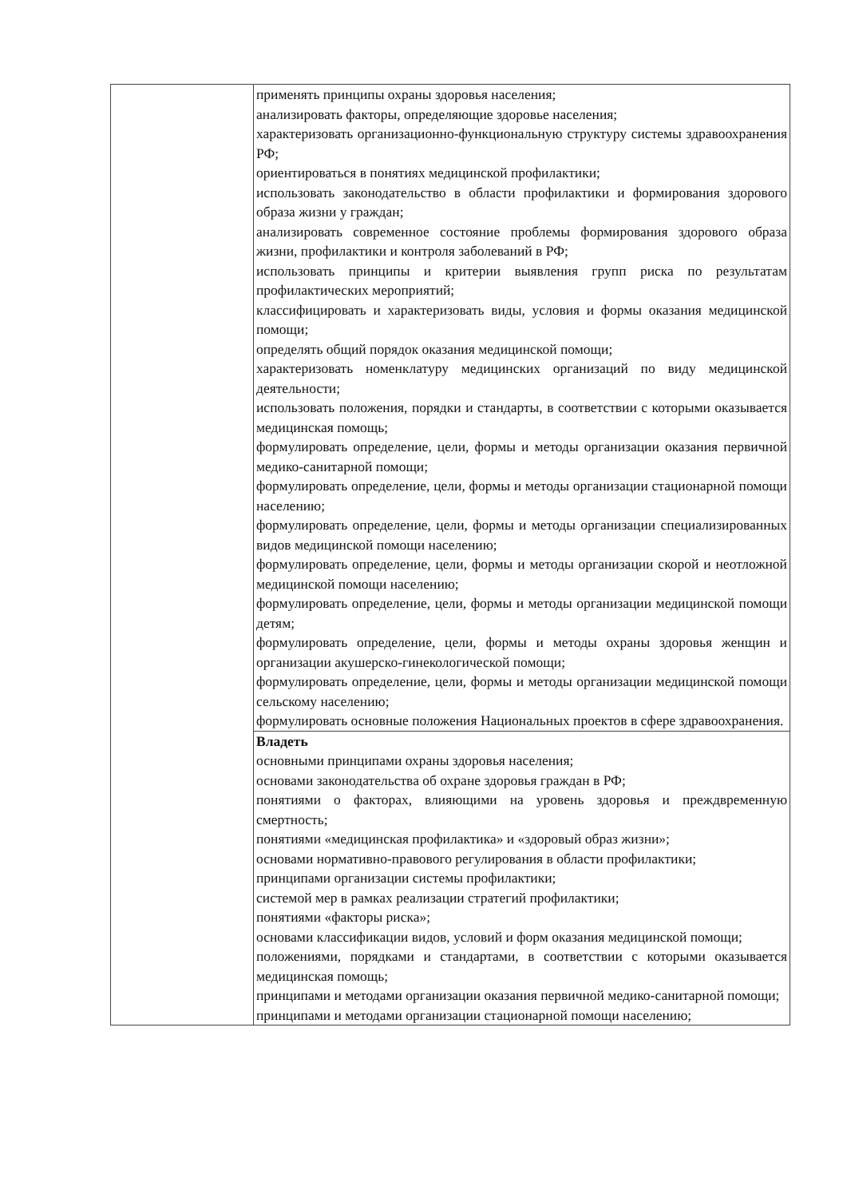| | применять принципы охраны здоровья населения; анализировать факторы, определяющие здоровье населения; характеризовать организационно-функциональную структуру системы здравоохранения РФ; ориентироваться в понятиях медицинской профилактики; использовать законодательство в области профилактики и формирования здорового образа жизни у граждан; анализировать современное состояние проблемы формирования здорового образа жизни, профилактики и контроля заболеваний в РФ; использовать принципы и критерии выявления групп риска по результатам профилактических мероприятий; классифицировать и характеризовать виды, условия и формы оказания медицинской помощи; определять общий порядок оказания медицинской помощи; характеризовать номенклатуру медицинских организаций по виду медицинской деятельности; использовать положения, порядки и стандарты, в соответствии с которыми оказывается медицинская помощь; формулировать определение, цели, формы и методы организации оказания первичной медико-санитарной помощи; формулировать определение, цели, формы и методы организации стационарной помощи населению; формулировать определение, цели, формы и методы организации специализированных видов медицинской помощи населению; формулировать определение, цели, формы и методы организации скорой и неотложной медицинской помощи населению; формулировать определение, цели, формы и методы организации медицинской помощи детям; формулировать определение, цели, формы и методы охраны здоровья женщин и организации акушерско-гинекологической помощи; формулировать определение, цели, формы и методы организации медицинской помощи сельскому населению; формулировать основные положения Национальных проектов в сфере здравоохранения. |
| | Владеть основными принципами охраны здоровья населения; основами законодательства об охране здоровья граждан в РФ; понятиями о факторах, влияющими на уровень здоровья и преждвременную смертность; понятиями «медицинская профилактика» и «здоровый образ жизни»; основами нормативно-правового регулирования в области профилактики; принципами организации системы профилактики; системой мер в рамках реализации стратегий профилактики; понятиями «факторы риска»; основами классификации видов, условий и форм оказания медицинской помощи; положениями, порядками и стандартами, в соответствии с которыми оказывается медицинская помощь; принципами и методами организации оказания первичной медико-санитарной помощи; принципами и методами организации стационарной помощи населению; |